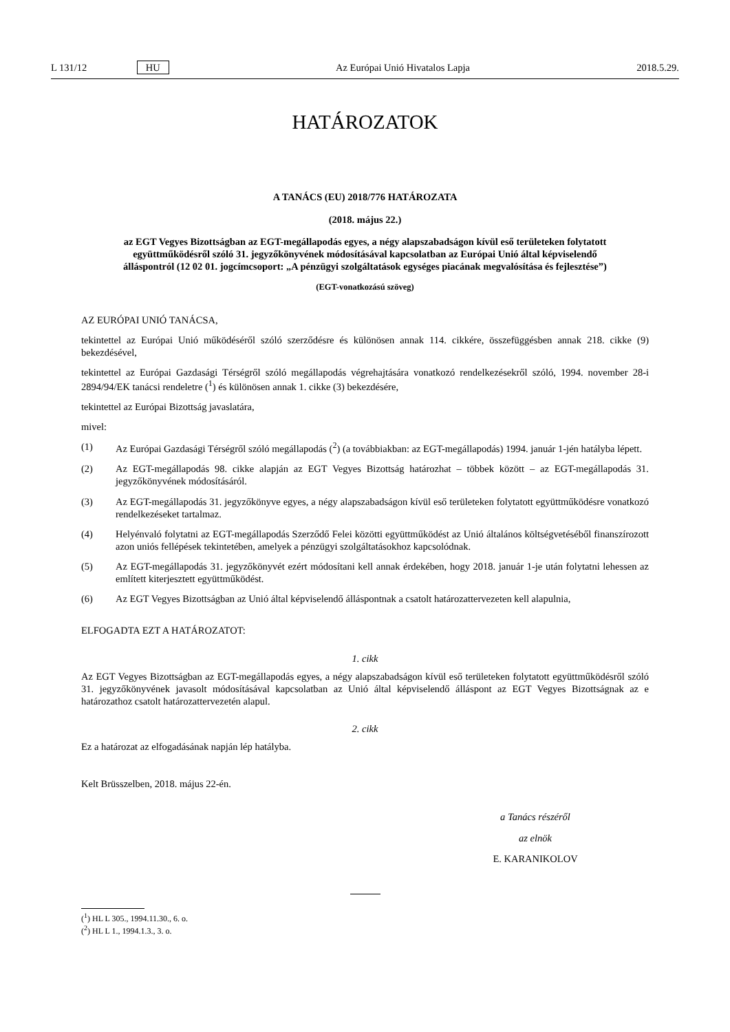L 131/12 HU Az Európai Unió Hivatalos Lapja 2018.5.29.
HATÁROZATOK
A TANÁCS (EU) 2018/776 HATÁROZATA
(2018. május 22.)
az EGT Vegyes Bizottságban az EGT-megállapodás egyes, a négy alapszabadságon kívül eső területeken folytatott együttműködésről szóló 31. jegyzőkönyvének módosításával kapcsolatban az Európai Unió által képviselendő álláspontról (12 02 01. jogcímcsoport: „A pénzügyi szolgáltatások egységes piacának megvalósítása és fejlesztése”)
(EGT-vonatkozású szöveg)
AZ EURÓPAI UNIÓ TANÁCSA,
tekintettel az Európai Unió működéséről szóló szerződésre és különösen annak 114. cikkére, összefüggésben annak 218. cikke (9) bekezdésével,
tekintettel az Európai Gazdasági Térségről szóló megállapodás végrehajtására vonatkozó rendelkezésekről szóló, 1994. november 28-i 2894/94/EK tanácsi rendeletre (<sup>1</sup>) és különösen annak 1. cikke (3) bekezdésére,
tekintettel az Európai Bizottság javaslatára,
mivel:
(1) Az Európai Gazdasági Térségről szóló megállapodás (<sup>2</sup>) (a továbbiakban: az EGT-megállapodás) 1994. január 1-jén hatályba lépett.
(2) Az EGT-megállapodás 98. cikke alapján az EGT Vegyes Bizottság határozhat – többek között – az EGT-megállapodás 31. jegyzőkönyvének módosításáról.
(3) Az EGT-megállapodás 31. jegyzőkönyve egyes, a négy alapszabadságon kívül eső területeken folytatott együttműködésre vonatkozó rendelkezéseket tartalmaz.
(4) Helyénvaló folytatni az EGT-megállapodás Szerződő Felei közötti együttműködést az Unió általános költségvetéséből finanszírozott azon uniós fellépések tekintetében, amelyek a pénzügyi szolgáltatásokhoz kapcsolódnak.
(5) Az EGT-megállapodás 31. jegyzőkönyvét ezért módosítani kell annak érdekében, hogy 2018. január 1-je után folytatni lehessen az említett kiterjesztett együttműködést.
(6) Az EGT Vegyes Bizottságban az Unió által képviselendő álláspontnak a csatolt határozattervezeten kell alapulnia,
ELFOGADTA EZT A HATÁROZATOT:
1. cikk
Az EGT Vegyes Bizottságban az EGT-megállapodás egyes, a négy alapszabadságon kívül eső területeken folytatott együttműködésről szóló 31. jegyzőkönyvének javasolt módosításával kapcsolatban az Unió által képviselendő álláspont az EGT Vegyes Bizottságnak az e határozathoz csatolt határozattervezetén alapul.
2. cikk
Ez a határozat az elfogadásának napján lép hatályba.
Kelt Brüsszelben, 2018. május 22-én.
a Tanács részéről
az elnök
E. KARANIKOLOV
(<sup>1</sup>) HL L 305., 1994.11.30., 6. o.
(<sup>2</sup>) HL L 1., 1994.1.3., 3. o.